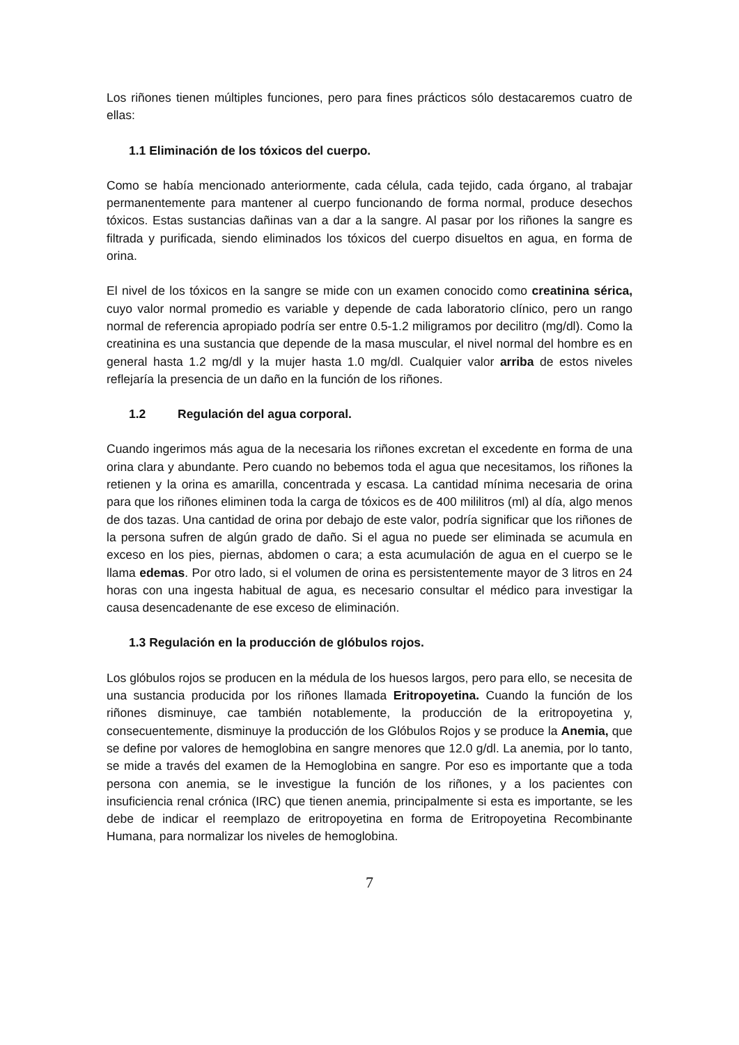Los riñones tienen múltiples funciones, pero para fines prácticos sólo destacaremos cuatro de ellas:
1.1 Eliminación de los tóxicos del cuerpo.
Como se había mencionado anteriormente, cada célula, cada tejido, cada órgano, al trabajar permanentemente para mantener al cuerpo funcionando de forma normal, produce desechos tóxicos. Estas sustancias dañinas van a dar a la sangre. Al pasar por los riñones la sangre es filtrada y purificada, siendo eliminados los tóxicos del cuerpo disueltos en agua, en forma de orina.
El nivel de los tóxicos en la sangre se mide con un examen conocido como creatinina sérica, cuyo valor normal promedio es variable y depende de cada laboratorio clínico, pero un rango normal de referencia apropiado podría ser entre 0.5-1.2 miligramos por decilitro (mg/dl). Como la creatinina es una sustancia que depende de la masa muscular, el nivel normal del hombre es en general hasta 1.2 mg/dl y la mujer hasta 1.0 mg/dl. Cualquier valor arriba de estos niveles reflejaría la presencia de un daño en la función de los riñones.
1.2 Regulación del agua corporal.
Cuando ingerimos más agua de la necesaria los riñones excretan el excedente en forma de una orina clara y abundante. Pero cuando no bebemos toda el agua que necesitamos, los riñones la retienen y la orina es amarilla, concentrada y escasa. La cantidad mínima necesaria de orina para que los riñones eliminen toda la carga de tóxicos es de 400 mililitros (ml) al día, algo menos de dos tazas. Una cantidad de orina por debajo de este valor, podría significar que los riñones de la persona sufren de algún grado de daño. Si el agua no puede ser eliminada se acumula en exceso en los pies, piernas, abdomen o cara; a esta acumulación de agua en el cuerpo se le llama edemas. Por otro lado, si el volumen de orina es persistentemente mayor de 3 litros en 24 horas con una ingesta habitual de agua, es necesario consultar el médico para investigar la causa desencadenante de ese exceso de eliminación.
1.3 Regulación en la producción de glóbulos rojos.
Los glóbulos rojos se producen en la médula de los huesos largos, pero para ello, se necesita de una sustancia producida por los riñones llamada Eritropoyetina. Cuando la función de los riñones disminuye, cae también notablemente, la producción de la eritropoyetina y, consecuentemente, disminuye la producción de los Glóbulos Rojos y se produce la Anemia, que se define por valores de hemoglobina en sangre menores que 12.0 g/dl. La anemia, por lo tanto, se mide a través del examen de la Hemoglobina en sangre. Por eso es importante que a toda persona con anemia, se le investigue la función de los riñones, y a los pacientes con insuficiencia renal crónica (IRC) que tienen anemia, principalmente si esta es importante, se les debe de indicar el reemplazo de eritropoyetina en forma de Eritropoyetina Recombinante Humana, para normalizar los niveles de hemoglobina.
7